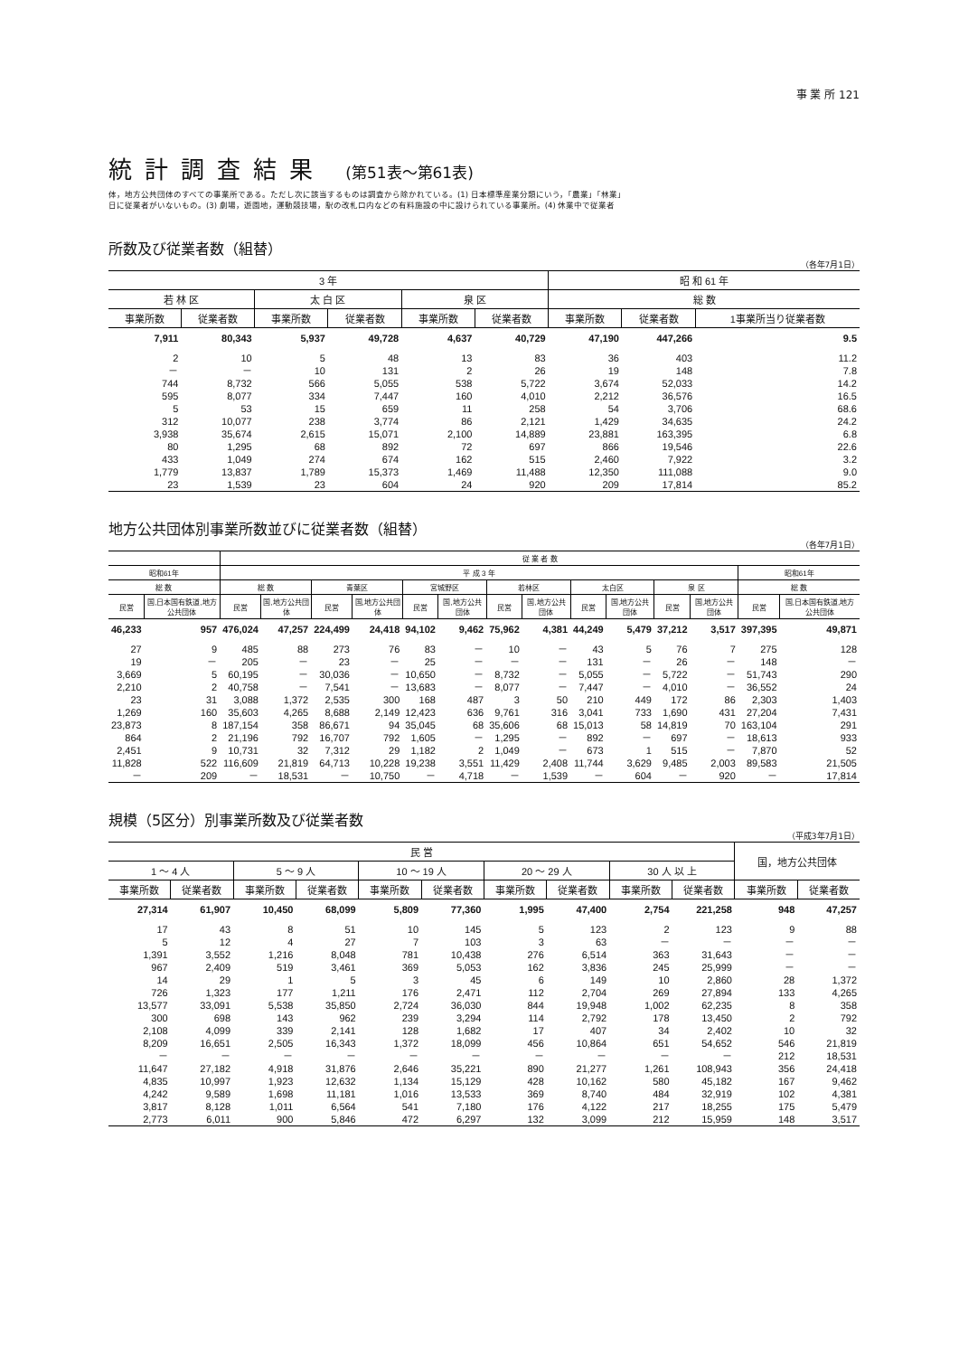事 業 所 121
統計調査結果 (第51表～第61表)
体，地方公共団体のすべての事業所である。ただし次に該当するものは調査から除かれている。(1) 日本標準産業分類にいう，「農業」「林業」
日に従業者がいないもの。(3) 劇場，遊園地，運動競技場，駅の改札口内などの有料施設の中に設けられている事業所。(4) 休業中で従業者
所数及び従業者数（組替）
（各年7月1日）
| 3 年 | | | | | | 昭 和 61 年 | | |
| --- | --- | --- | --- | --- | --- | --- | --- | --- |
| 若 林 区 | | 太 白 区 | | 泉 区 | | 総 数 | | |
| 事業所数 | 従業者数 | 事業所数 | 従業者数 | 事業所数 | 従業者数 | 事業所数 | 従業者数 | 1事業所当り従業者数 |
| 7,911 | 80,343 | 5,937 | 49,728 | 4,637 | 40,729 | 47,190 | 447,266 | 9.5 |
| 2 | 10 | 5 | 48 | 13 | 83 | 36 | 403 | 11.2 |
| － | － | 10 | 131 | 2 | 26 | 19 | 148 | 7.8 |
| 744 | 8,732 | 566 | 5,055 | 538 | 5,722 | 3,674 | 52,033 | 14.2 |
| 595 | 8,077 | 334 | 7,447 | 160 | 4,010 | 2,212 | 36,576 | 16.5 |
| 5 | 53 | 15 | 659 | 11 | 258 | 54 | 3,706 | 68.6 |
| 312 | 10,077 | 238 | 3,774 | 86 | 2,121 | 1,429 | 34,635 | 24.2 |
| 3,938 | 35,674 | 2,615 | 15,071 | 2,100 | 14,889 | 23,881 | 163,395 | 6.8 |
| 80 | 1,295 | 68 | 892 | 72 | 697 | 866 | 19,546 | 22.6 |
| 433 | 1,049 | 274 | 674 | 162 | 515 | 2,460 | 7,922 | 3.2 |
| 1,779 | 13,837 | 1,789 | 15,373 | 1,469 | 11,488 | 12,350 | 111,088 | 9.0 |
| 23 | 1,539 | 23 | 604 | 24 | 920 | 209 | 17,814 | 85.2 |
地方公共団体別事業所数並びに従業者数（組替）
（各年7月1日）
| | | 従 業 者 数 | | | | | | | | | | | | | |
| --- | --- | --- | --- | --- | --- | --- | --- | --- | --- | --- | --- | --- | --- | --- | --- |
| 昭和61年 | | 平 成 3 年 | | | | | | | | | | | | 昭和61年 | |
| 総 数 | | 総 数 | | 青葉区 | | 宮城野区 | | 若林区 | | 太白区 | | 泉 区 | | 総 数 | |
| 民営 | 国,日本国有鉄道,地方公共団体 | 民営 | 国,地方公共団体 | 民営 | 国,地方公共団体 | 民営 | 国,地方公共団体 | 民営 | 国,地方公共団体 | 民営 | 国,地方公共団体 | 民営 | 国,地方公共団体 | 民営 | 国,日本国有鉄道,地方公共団体 |
| 46,233 | 957 | 476,024 | 47,257 | 224,499 | 24,418 | 94,102 | 9,462 | 75,962 | 4,381 | 44,249 | 5,479 | 37,212 | 3,517 | 397,395 | 49,871 |
| 27 | 9 | 485 | 88 | 273 | 76 | 83 | － | 10 | － | 43 | 5 | 76 | 7 | 275 | 128 |
| 19 | － | 205 | － | 23 | － | 25 | － | － | － | 131 | － | 26 | － | 148 | － |
| 3,669 | 5 | 60,195 | － | 30,036 | － | 10,650 | － | 8,732 | － | 5,055 | － | 5,722 | － | 51,743 | 290 |
| 2,210 | 2 | 40,758 | － | 7,541 | － | 13,683 | － | 8,077 | － | 7,447 | － | 4,010 | － | 36,552 | 24 |
| 23 | 31 | 3,088 | 1,372 | 2,535 | 300 | 168 | 487 | 3 | 50 | 210 | 449 | 172 | 86 | 2,303 | 1,403 |
| 1,269 | 160 | 35,603 | 4,265 | 8,688 | 2,149 | 12,423 | 636 | 9,761 | 316 | 3,041 | 733 | 1,690 | 431 | 27,204 | 7,431 |
| 23,873 | 8 | 187,154 | 358 | 86,671 | 94 | 35,045 | 68 | 35,606 | 68 | 15,013 | 58 | 14,819 | 70 | 163,104 | 291 |
| 864 | 2 | 21,196 | 792 | 16,707 | 792 | 1,605 | － | 1,295 | － | 892 | － | 697 | － | 18,613 | 933 |
| 2,451 | 9 | 10,731 | 32 | 7,312 | 29 | 1,182 | 2 | 1,049 | － | 673 | 1 | 515 | － | 7,870 | 52 |
| 11,828 | 522 | 116,609 | 21,819 | 64,713 | 10,228 | 19,238 | 3,551 | 11,429 | 2,408 | 11,744 | 3,629 | 9,485 | 2,003 | 89,583 | 21,505 |
| － | 209 | － | 18,531 | － | 10,750 | － | 4,718 | － | 1,539 | － | 604 | － | 920 | － | 17,814 |
規模（5区分）別事業所数及び従業者数
（平成3年7月1日）
| 民 営 | | | | | | | | | | 国，地方公共団体 | |
| --- | --- | --- | --- | --- | --- | --- | --- | --- | --- | --- | --- |
| 1 ～ 4 人 | | 5 ～ 9 人 | | 10 ～ 19 人 | | 20 ～ 29 人 | | 30 人 以 上 | | | |
| 事業所数 | 従業者数 | 事業所数 | 従業者数 | 事業所数 | 従業者数 | 事業所数 | 従業者数 | 事業所数 | 従業者数 | 事業所数 | 従業者数 |
| 27,314 | 61,907 | 10,450 | 68,099 | 5,809 | 77,360 | 1,995 | 47,400 | 2,754 | 221,258 | 948 | 47,257 |
| 17 | 43 | 8 | 51 | 10 | 145 | 5 | 123 | 2 | 123 | 9 | 88 |
| 5 | 12 | 4 | 27 | 7 | 103 | 3 | 63 | － | － | － | － |
| 1,391 | 3,552 | 1,216 | 8,048 | 781 | 10,438 | 276 | 6,514 | 363 | 31,643 | － | － |
| 967 | 2,409 | 519 | 3,461 | 369 | 5,053 | 162 | 3,836 | 245 | 25,999 | － | － |
| 14 | 29 | 1 | 5 | 3 | 45 | 6 | 149 | 10 | 2,860 | 28 | 1,372 |
| 726 | 1,323 | 177 | 1,211 | 176 | 2,471 | 112 | 2,704 | 269 | 27,894 | 133 | 4,265 |
| 13,577 | 33,091 | 5,538 | 35,850 | 2,724 | 36,030 | 844 | 19,948 | 1,002 | 62,235 | 8 | 358 |
| 300 | 698 | 143 | 962 | 239 | 3,294 | 114 | 2,792 | 178 | 13,450 | 2 | 792 |
| 2,108 | 4,099 | 339 | 2,141 | 128 | 1,682 | 17 | 407 | 34 | 2,402 | 10 | 32 |
| 8,209 | 16,651 | 2,505 | 16,343 | 1,372 | 18,099 | 456 | 10,864 | 651 | 54,652 | 546 | 21,819 |
| － | － | － | － | － | － | － | － | － | － | 212 | 18,531 |
| 11,647 | 27,182 | 4,918 | 31,876 | 2,646 | 35,221 | 890 | 21,277 | 1,261 | 108,943 | 356 | 24,418 |
| 4,835 | 10,997 | 1,923 | 12,632 | 1,134 | 15,129 | 428 | 10,162 | 580 | 45,182 | 167 | 9,462 |
| 4,242 | 9,589 | 1,698 | 11,181 | 1,016 | 13,533 | 369 | 8,740 | 484 | 32,919 | 102 | 4,381 |
| 3,817 | 8,128 | 1,011 | 6,564 | 541 | 7,180 | 176 | 4,122 | 217 | 18,255 | 175 | 5,479 |
| 2,773 | 6,011 | 900 | 5,846 | 472 | 6,297 | 132 | 3,099 | 212 | 15,959 | 148 | 3,517 |